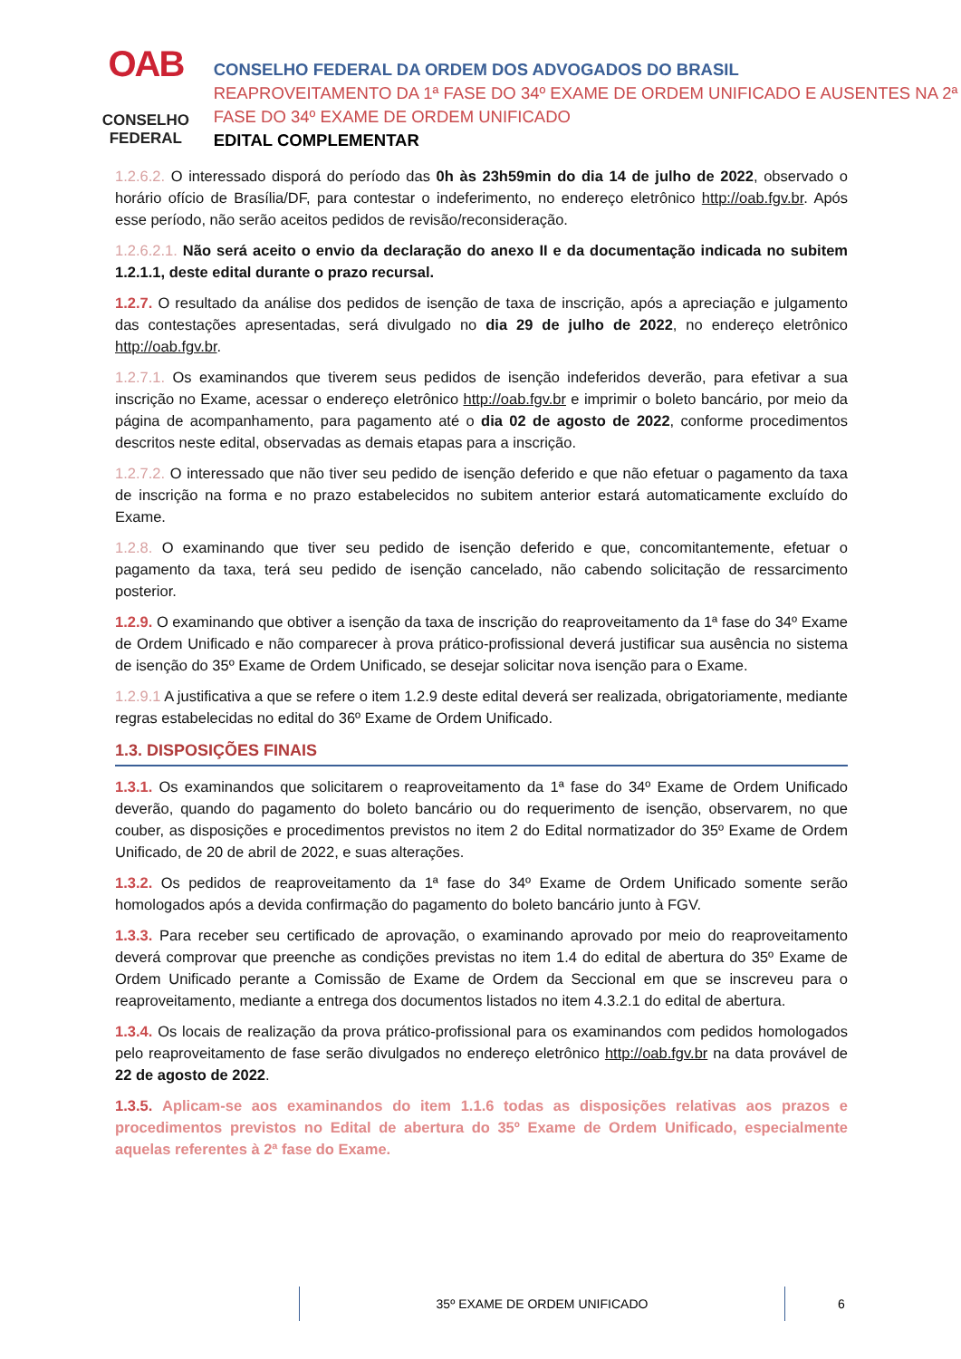OAB
CONSELHO FEDERAL
CONSELHO FEDERAL DA ORDEM DOS ADVOGADOS DO BRASIL
REAPROVEITAMENTO DA 1ª FASE DO 34º EXAME DE ORDEM UNIFICADO E AUSENTES NA 2ª FASE DO 34º EXAME DE ORDEM UNIFICADO
EDITAL COMPLEMENTAR
1.2.6.2. O interessado disporá do período das 0h às 23h59min do dia 14 de julho de 2022, observado o horário ofício de Brasília/DF, para contestar o indeferimento, no endereço eletrônico http://oab.fgv.br. Após esse período, não serão aceitos pedidos de revisão/reconsideração.
1.2.6.2.1. Não será aceito o envio da declaração do anexo II e da documentação indicada no subitem 1.2.1.1, deste edital durante o prazo recursal.
1.2.7. O resultado da análise dos pedidos de isenção de taxa de inscrição, após a apreciação e julgamento das contestações apresentadas, será divulgado no dia 29 de julho de 2022, no endereço eletrônico http://oab.fgv.br.
1.2.7.1. Os examinandos que tiverem seus pedidos de isenção indeferidos deverão, para efetivar a sua inscrição no Exame, acessar o endereço eletrônico http://oab.fgv.br e imprimir o boleto bancário, por meio da página de acompanhamento, para pagamento até o dia 02 de agosto de 2022, conforme procedimentos descritos neste edital, observadas as demais etapas para a inscrição.
1.2.7.2. O interessado que não tiver seu pedido de isenção deferido e que não efetuar o pagamento da taxa de inscrição na forma e no prazo estabelecidos no subitem anterior estará automaticamente excluído do Exame.
1.2.8. O examinando que tiver seu pedido de isenção deferido e que, concomitantemente, efetuar o pagamento da taxa, terá seu pedido de isenção cancelado, não cabendo solicitação de ressarcimento posterior.
1.2.9. O examinando que obtiver a isenção da taxa de inscrição do reaproveitamento da 1ª fase do 34º Exame de Ordem Unificado e não comparecer à prova prático-profissional deverá justificar sua ausência no sistema de isenção do 35º Exame de Ordem Unificado, se desejar solicitar nova isenção para o Exame.
1.2.9.1 A justificativa a que se refere o item 1.2.9 deste edital deverá ser realizada, obrigatoriamente, mediante regras estabelecidas no edital do 36º Exame de Ordem Unificado.
1.3. DISPOSIÇÕES FINAIS
1.3.1. Os examinandos que solicitarem o reaproveitamento da 1ª fase do 34º Exame de Ordem Unificado deverão, quando do pagamento do boleto bancário ou do requerimento de isenção, observarem, no que couber, as disposições e procedimentos previstos no item 2 do Edital normatizador do 35º Exame de Ordem Unificado, de 20 de abril de 2022, e suas alterações.
1.3.2. Os pedidos de reaproveitamento da 1ª fase do 34º Exame de Ordem Unificado somente serão homologados após a devida confirmação do pagamento do boleto bancário junto à FGV.
1.3.3. Para receber seu certificado de aprovação, o examinando aprovado por meio do reaproveitamento deverá comprovar que preenche as condições previstas no item 1.4 do edital de abertura do 35º Exame de Ordem Unificado perante a Comissão de Exame de Ordem da Seccional em que se inscreveu para o reaproveitamento, mediante a entrega dos documentos listados no item 4.3.2.1 do edital de abertura.
1.3.4. Os locais de realização da prova prático-profissional para os examinandos com pedidos homologados pelo reaproveitamento de fase serão divulgados no endereço eletrônico http://oab.fgv.br na data provável de 22 de agosto de 2022.
1.3.5. Aplicam-se aos examinandos do item 1.1.6 todas as disposições relativas aos prazos e procedimentos previstos no Edital de abertura do 35º Exame de Ordem Unificado, especialmente aquelas referentes à 2ª fase do Exame.
35º EXAME DE ORDEM UNIFICADO 6